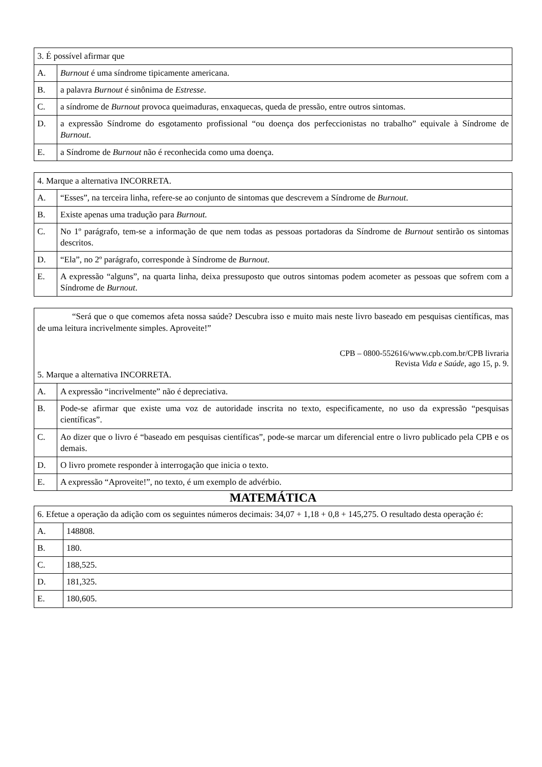| 3. É possível afirmar que | |
| A. | Burnout é uma síndrome tipicamente americana. |
| B. | a palavra Burnout é sinônima de Estresse . |
| C. | a síndrome de Burnout provoca queimaduras, enxaquecas, queda de pressão, entre outros sintomas. |
| D. | a expressão Síndrome do esgotamento profissional “ou doença dos perfeccionistas no trabalho” equivale à Síndrome de Burnout . |
| E. | a Síndrome de Burnout não é reconhecida como uma doença. |
| 4. Marque a alternativa INCORRETA. | |
| A. | “Esses”, na terceira linha, refere-se ao conjunto de sintomas que descrevem a Síndrome de Burnout . |
| B. | Existe apenas uma tradução para Burnout. |
| C. | No 1º parágrafo, tem-se a informação de que nem todas as pessoas portadoras da Síndrome de Burnout sentirão os sintomas descritos. |
| D. | “Ela”, no 2º parágrafo, corresponde à Síndrome de Burnout . |
| E. | A expressão “alguns”, na quarta linha, deixa pressuposto que outros sintomas podem acometer as pessoas que sofrem com a Síndrome de Burnout . |
| “Será que o que comemos afeta nossa saúde? Descubra isso e muito mais neste livro baseado em pesquisas científicas, mas de uma leitura incrivelmente simples. Aproveite!” CPB – 0800-552616/www.cpb.com.br/CPB livraria Revista Vida e Saúde , ago 15, p. 9. 5. Marque a alternativa INCORRETA. | |
| A. | A expressão “incrivelmente” não é depreciativa. |
| B. | Pode-se afirmar que existe uma voz de autoridade inscrita no texto, especificamente, no uso da expressão “pesquisas científicas”. |
| C. | Ao dizer que o livro é “baseado em pesquisas científicas”, pode-se marcar um diferencial entre o livro publicado pela CPB e os demais. |
| D. | O livro promete responder à interrogação que inicia o texto. |
| E. | A expressão “Aproveite!”, no texto, é um exemplo de advérbio. |
MATEMÁTICA
| 6. Efetue a operação da adição com os seguintes números decimais: 34,07 + 1,18 + 0,8 + 145,275. O resultado desta operação é: | |
| A. | 148808. |
| B. | 180. |
| C. | 188,525. |
| D. | 181,325. |
| E. | 180,605. |